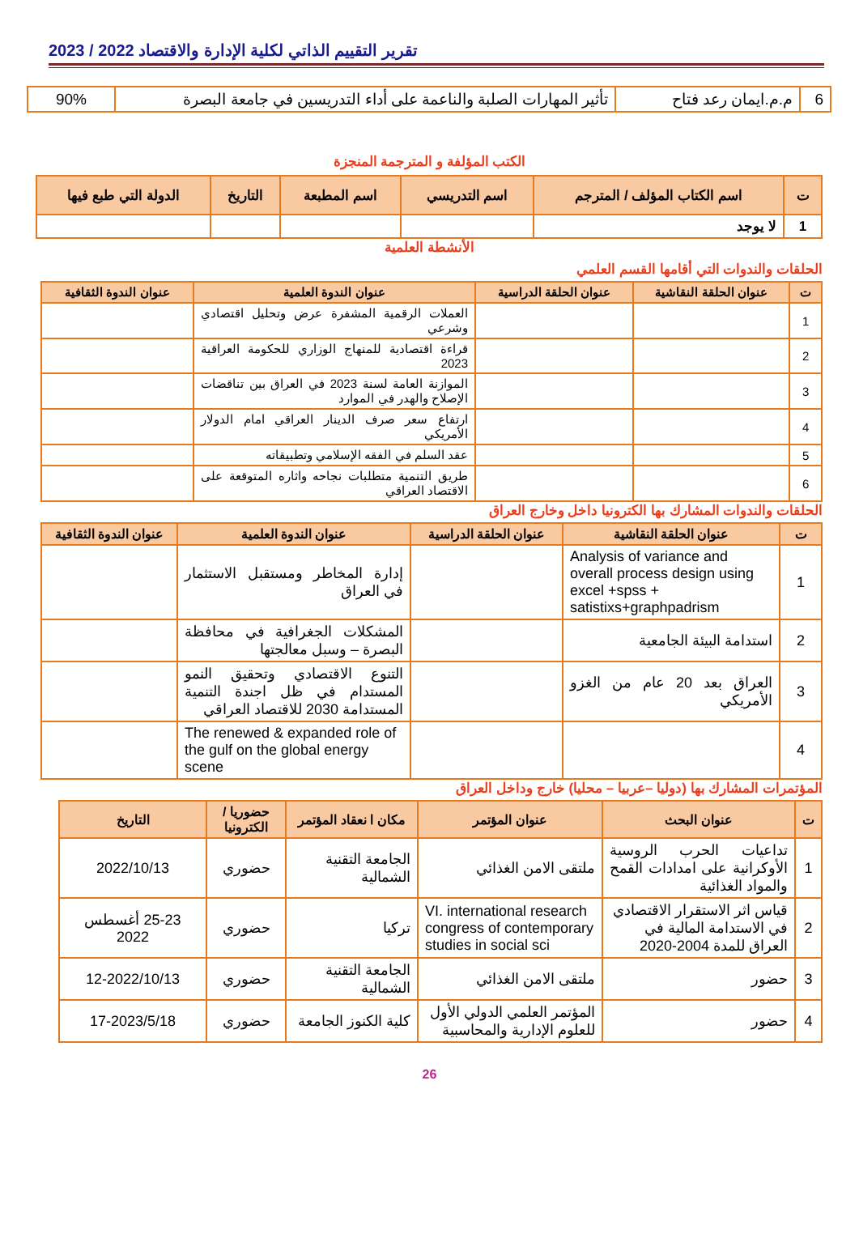تقرير التقييم الذاتي لكلية الإدارة والاقتصاد 2022 / 2023
| 6 | م.م.ايمان رعد فتاح | تأثير المهارات الصلبة والناعمة على أداء التدريسين في جامعة البصرة | 90% |
الكتب المؤلفة و المترجمة المنجزة
| ت | اسم الكتاب المؤلف / المترجم | اسم التدريسي | اسم المطبعة | التاريخ | الدولة التي طبع فيها |
| --- | --- | --- | --- | --- | --- |
| 1 | لا يوجد | | | | |
الأنشطة العلمية
الحلقات والندوات التي أقامها القسم العلمي
| ت | عنوان الحلقة النقاشية | عنوان الحلقة الدراسية | عنوان الندوة العلمية | عنوان الندوة الثقافية |
| --- | --- | --- | --- | --- |
| 1 | | | العملات الرقمية المشفرة عرض وتحليل اقتصادي وشرعي | |
| 2 | | | قراءة اقتصادية للمنهاج الوزاري للحكومة العراقية 2023 | |
| 3 | | | الموازنة العامة لسنة 2023 في العراق بين تناقضات الإصلاح والهدر في الموارد | |
| 4 | | | ارتفاع سعر صرف الدينار العراقي امام الدولار الأمريكي | |
| 5 | | | عقد السلم في الفقه الإسلامي وتطبيقاته | |
| 6 | | | طريق التنمية متطلبات نجاحه واثاره المتوقعة على الاقتصاد العراقي | |
الحلقات والندوات المشارك بها الكترونيا داخل وخارج العراق
| ت | عنوان الحلقة النقاشية | عنوان الحلقة الدراسية | عنوان الندوة العلمية | عنوان الندوة الثقافية |
| --- | --- | --- | --- | --- |
| 1 | Analysis of variance and overall process design using excel +spss + satistixs+graphpadrism | | إدارة المخاطر ومستقبل الاستثمار في العراق | |
| 2 | استدامة البيئة الجامعية | | المشكلات الجغرافية في محافظة البصرة – وسبل معالجتها | |
| 3 | العراق بعد 20 عام من الغزو الأمريكي | | التنوع الاقتصادي وتحقيق النمو المستدام في ظل اجندة التنمية المستدامة 2030 للاقتصاد العراقي | |
| 4 | | | The renewed & expanded role of the gulf on the global energy scene | |
المؤتمرات المشارك بها (دوليا –عربيا – محليا) خارج وداخل العراق
| ت | عنوان البحث | عنوان المؤتمر | مكان ا نعقاد المؤتمر | حضوريا / الكترونيا | التاريخ |
| --- | --- | --- | --- | --- | --- |
| 1 | تداعيات الحرب الروسية الأوكرانية على امدادات القمح والمواد الغذائية | ملتقى الامن الغذائي | الجامعة التقنية الشمالية | حضوري | 2022/10/13 |
| 2 | قياس اثر الاستقرار الاقتصادي في الاستدامة المالية في العراق للمدة 2004-2020 | VI. international research congress of contemporary studies in social sci | تركيا | حضوري | 25-23 أغسطس 2022 |
| 3 | حضور | ملتقى الامن الغذائي | الجامعة التقنية الشمالية | حضوري | 12-2022/10/13 |
| 4 | حضور | المؤتمر العلمي الدولي الأول للعلوم الإدارية والمحاسبية | كلية الكنوز الجامعة | حضوري | 17-2023/5/18 |
26